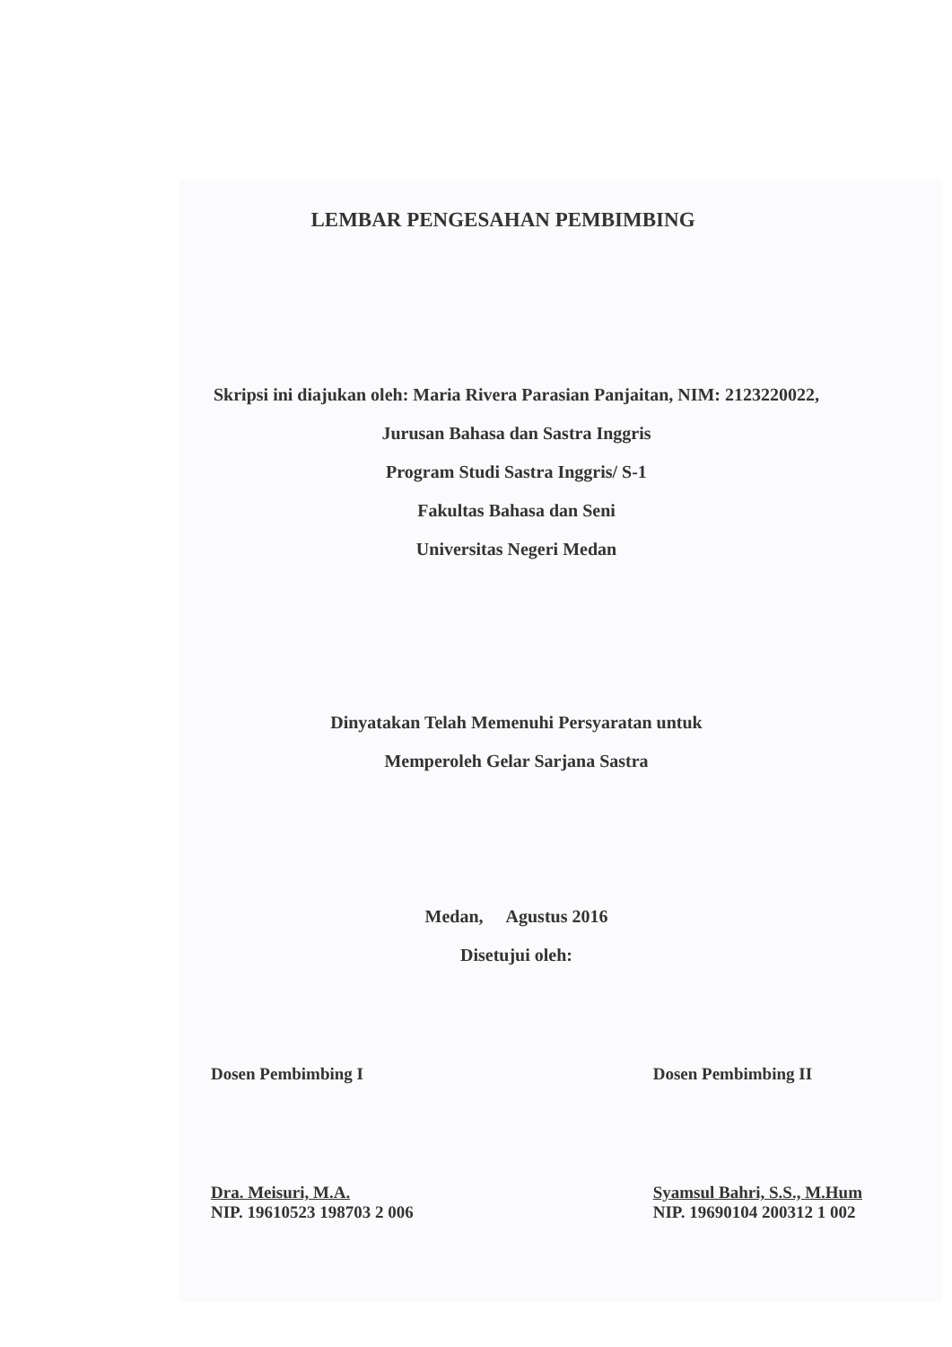LEMBAR PENGESAHAN PEMBIMBING
Skripsi ini diajukan oleh: Maria Rivera Parasian Panjaitan, NIM: 2123220022,
Jurusan Bahasa dan Sastra Inggris
Program Studi Sastra Inggris/ S-1
Fakultas Bahasa dan Seni
Universitas Negeri Medan
Dinyatakan Telah Memenuhi Persyaratan untuk
Memperoleh Gelar Sarjana Sastra
Medan, Agustus 2016
Disetujui oleh:
Dosen Pembimbing I
Dra. Meisuri, M.A.
NIP. 19610523 198703 2 006
Dosen Pembimbing II
Syamsul Bahri, S.S., M.Hum
NIP. 19690104 200312 1 002